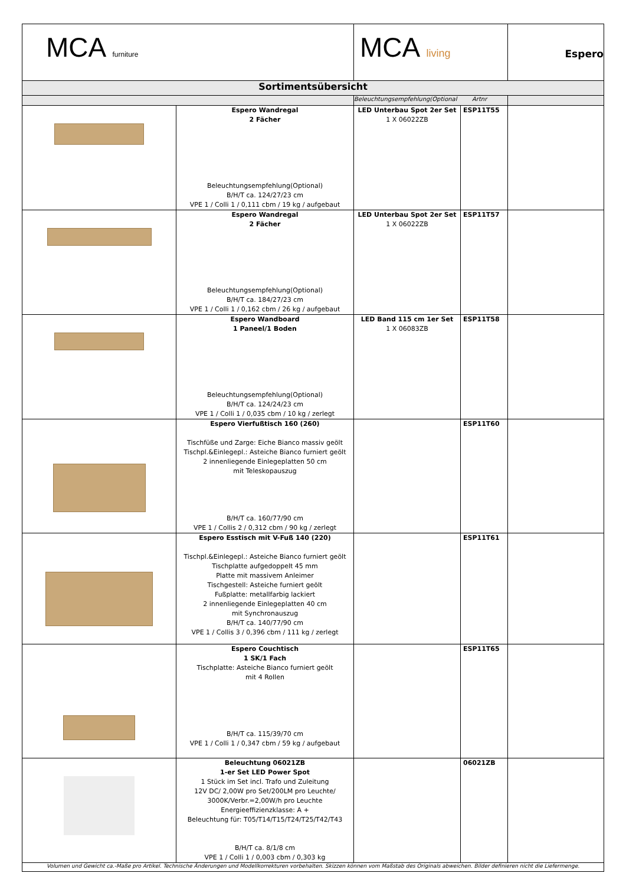| MCA furniture | | MCA living | | Espero |
| Sortimentsübersicht | | | | |
| | | Beleuchtungsempfehlung(Optional Artnr | | |
| | Espero Wandregal 2 Fächer Beleuchtungsempfehlung(Optional) B/H/T ca. 124/27/23 cm VPE 1 / Colli 1 / 0,111 cbm / 19 kg / aufgebaut | LED Unterbau Spot 2er Set 1 X 06022ZB | ESP11T55 | |
| | Espero Wandregal 2 Fächer Beleuchtungsempfehlung(Optional) B/H/T ca. 184/27/23 cm VPE 1 / Colli 1 / 0,162 cbm / 26 kg / aufgebaut | LED Unterbau Spot 2er Set 1 X 06022ZB | ESP11T57 | |
| | Espero Wandboard 1 Paneel/1 Boden Beleuchtungsempfehlung(Optional) B/H/T ca. 124/24/23 cm VPE 1 / Colli 1 / 0,035 cbm / 10 kg / zerlegt | LED Band 115 cm 1er Set 1 X 06083ZB | ESP11T58 | |
| | Espero Vierfußtisch 160 (260) Tischfüße und Zarge: Eiche Bianco massiv geölt Tischpl.&Einlegepl.: Asteiche Bianco furniert geölt 2 innenliegende Einlegeplatten 50 cm mit Teleskopauszug B/H/T ca. 160/77/90 cm VPE 1 / Collis 2 / 0,312 cbm / 90 kg / zerlegt | | ESP11T60 | |
| | Espero Esstisch mit V-Fuß 140 (220) Tischpl.&Einlegepl.: Asteiche Bianco furniert geölt Tischplatte aufgedoppelt 45 mm Platte mit massivem Anleimer Tischgestell: Asteiche furniert geölt Fußplatte: metallfarbig lackiert 2 innenliegende Einlegeplatten 40 cm mit Synchronauszug B/H/T ca. 140/77/90 cm VPE 1 / Collis 3 / 0,396 cbm / 111 kg / zerlegt | | ESP11T61 | |
| | Espero Couchtisch 1 SK/1 Fach Tischplatte: Asteiche Bianco furniert geölt mit 4 Rollen B/H/T ca. 115/39/70 cm VPE 1 / Colli 1 / 0,347 cbm / 59 kg / aufgebaut | | ESP11T65 | |
| | Beleuchtung 06021ZB 1-er Set LED Power Spot 1 Stück im Set incl. Trafo und Zuleitung 12V DC/ 2,00W pro Set/200LM pro Leuchte/ 3000K/Verbr.=2,00W/h pro Leuchte Energieeffizienzklasse: A + Beleuchtung für: T05/T14/T15/T24/T25/T42/T43 B/H/T ca. 8/1/8 cm VPE 1 / Colli 1 / 0,003 cbm / 0,303 kg | | 06021ZB | |
| Volumen und Gewicht ca.-Maße pro Artikel. Technische Änderungen und Modellkorrekturen vorbehalten. Skizzen können vom Maßstab des Originals abweichen. Bilder definieren nicht die Liefermenge. | | | | |